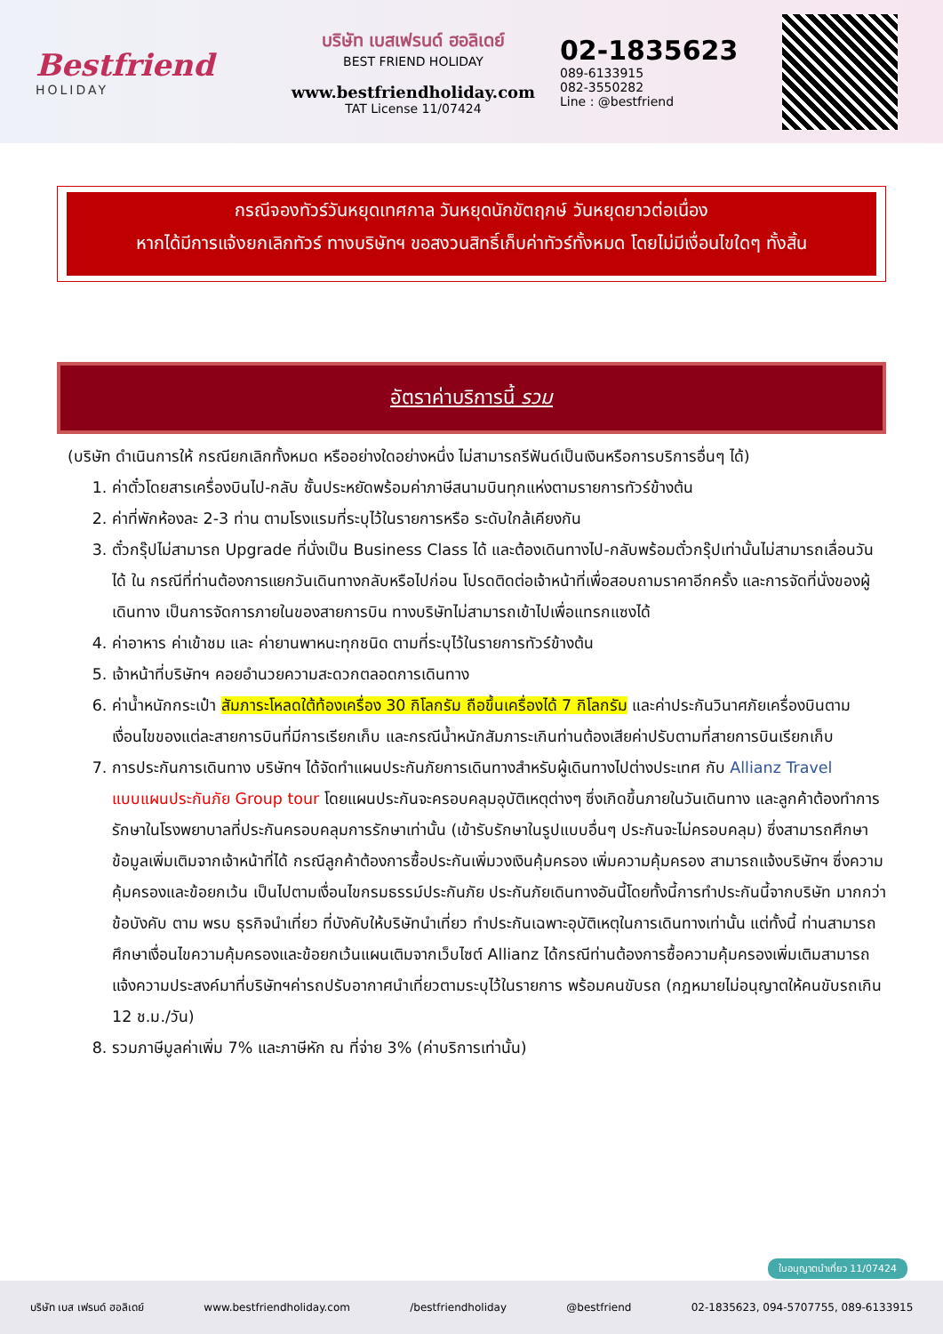Bestfriend
HOLIDAY
บริษัท เบสเฟรนด์ ฮอลิเดย์
BEST FRIEND HOLIDAY
www.bestfriendholiday.com
TAT License 11/07424
02-1835623
089-6133915
082-3550282
Line : @bestfriend
กรณีจองทัวร์วันหยุดเทศกาล วันหยุดนักขัตฤกษ์ วันหยุดยาวต่อเนื่อง
หากได้มีการแจ้งยกเลิกทัวร์ ทางบริษัทฯ ขอสงวนสิทธิ์เก็บค่าทัวร์ทั้งหมด โดยไม่มีเงื่อนไขใดๆ ทั้งสิ้น
อัตราค่าบริการนี้ รวม
(บริษัท ดำเนินการให้ กรณียกเลิกทั้งหมด หรืออย่างใดอย่างหนึ่ง ไม่สามารถรีฟันด์เป็นเงินหรือการบริการอื่นๆ ได้)
1. ค่าตั๋วโดยสารเครื่องบินไป-กลับ ชั้นประหยัดพร้อมค่าภาษีสนามบินทุกแห่งตามรายการทัวร์ข้างต้น
2. ค่าที่พักห้องละ 2-3 ท่าน ตามโรงแรมที่ระบุไว้ในรายการหรือ ระดับใกล้เคียงกัน
3. ตั๋วกรุ๊ปไม่สามารถ Upgrade ที่นั่งเป็น Business Class ได้ และต้องเดินทางไป-กลับพร้อมตั๋วกรุ๊ปเท่านั้นไม่สามารถเลื่อนวันได้ ใน กรณีที่ท่านต้องการแยกวันเดินทางกลับหรือไปก่อน โปรดติดต่อเจ้าหน้าที่เพื่อสอบถามราคาอีกครั้ง และการจัดที่นั่งของผู้เดินทาง เป็นการจัดการภายในของสายการบิน ทางบริษัทไม่สามารถเข้าไปเพื่อแทรกแซงได้
4. ค่าอาหาร ค่าเข้าชม และ ค่ายานพาหนะทุกชนิด ตามที่ระบุไว้ในรายการทัวร์ข้างต้น
5. เจ้าหน้าที่บริษัทฯ คอยอำนวยความสะดวกตลอดการเดินทาง
6. ค่าน้ำหนักกระเป๋า สัมภาระโหลดใต้ท้องเครื่อง 30 กิโลกรัม ถือขึ้นเครื่องได้ 7 กิโลกรัม และค่าประกันวินาศภัยเครื่องบินตามเงื่อนไขของแต่ละสายการบินที่มีการเรียกเก็บ และกรณีน้ำหนักสัมภาระเกินท่านต้องเสียค่าปรับตามที่สายการบินเรียกเก็บ
7. การประกันการเดินทาง บริษัทฯ ได้จัดทำแผนประกันภัยการเดินทางสำหรับผู้เดินทางไปต่างประเทศ กับ Allianz Travel แบบแผนประกันภัย Group tour โดยแผนประกันจะครอบคลุมอุบัติเหตุต่างๆ ซึ่งเกิดขึ้นภายในวันเดินทาง และลูกค้าต้องทำการรักษาในโรงพยาบาลที่ประกันครอบคลุมการรักษาเท่านั้น (เข้ารับรักษาในรูปแบบอื่นๆ ประกันจะไม่ครอบคลุม) ซึ่งสามารถศึกษาข้อมูลเพิ่มเติมจากเจ้าหน้าที่ได้ กรณีลูกค้าต้องการซื้อประกันเพิ่มวงเงินคุ้มครอง เพิ่มความคุ้มครอง สามารถแจ้งบริษัทฯ ซึ่งความคุ้มครองและข้อยกเว้น เป็นไปตามเงื่อนไขกรมธรรม์ประกันภัย ประกันภัยเดินทางอันนี้โดยทั้งนี้การทำประกันนี้จากบริษัท มากกว่าข้อบังคับ ตาม พรบ ธุรกิจนำเที่ยว ที่บังคับให้บริษัทนำเที่ยว ทำประกันเฉพาะอุบัติเหตุในการเดินทางเท่านั้น แต่ทั้งนี้ ท่านสามารถศึกษาเงื่อนไขความคุ้มครองและข้อยกเว้นแผนเติมจากเว็บไซต์ Allianz ได้กรณีท่านต้องการซื้อความคุ้มครองเพิ่มเติมสามารถแจ้งความประสงค์มาที่บริษัทฯค่ารถปรับอากาศนำเที่ยวตามระบุไว้ในรายการ พร้อมคนขับรถ (กฎหมายไม่อนุญาตให้คนขับรถเกิน 12 ช.ม./วัน)
8. รวมภาษีมูลค่าเพิ่ม 7% และภาษีหัก ณ ที่จ่าย 3% (ค่าบริการเท่านั้น)
ใบอนุญาตนำเที่ยว 11/07424
บริษัท เบส เฟรนด์ ฮอลิเดย์ www.bestfriendholiday.com /bestfriendholiday @bestfriend 02-1835623, 094-5707755, 089-6133915